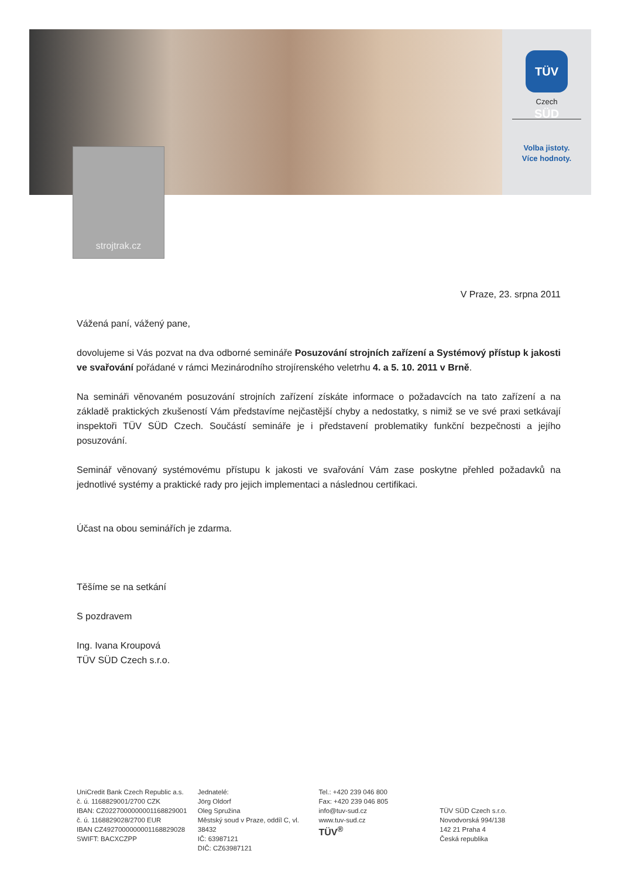TÜV SÜD
Czech
Volba jistoty.
Více hodnoty.
strojtrak.cz
V Praze, 23. srpna 2011
Vážená paní, vážený pane,
dovolujeme si Vás pozvat na dva odborné semináře Posuzování strojních zařízení a Systémový přístup k jakosti ve svařování pořádané v rámci Mezinárodního strojírenského veletrhu 4. a 5. 10. 2011 v Brně.
Na semináři věnovaném posuzování strojních zařízení získáte informace o požadavcích na tato zařízení a na základě praktických zkušeností Vám představíme nejčastější chyby a nedostatky, s nimiž se ve své praxi setkávají inspektoři TÜV SÜD Czech. Součástí semináře je i představení problematiky funkční bezpečnosti a jejího posuzování.
Seminář věnovaný systémovému přístupu k jakosti ve svařování Vám zase poskytne přehled požadavků na jednotlivé systémy a praktické rady pro jejich implementaci a následnou certifikaci.
Účast na obou seminářích je zdarma.
Těšíme se na setkání
S pozdravem
Ing. Ivana Kroupová
TÜV SÜD Czech s.r.o.
UniCredit Bank Czech Republic a.s.
č. ú. 1168829001/2700 CZK
IBAN: CZ0227000000001168829001
č. ú. 1168829028/2700 EUR
IBAN CZ4927000000001168829028
SWIFT: BACXCZPP
Jednatelé:
Jörg Oldorf
Oleg Spružina
Městský soud v Praze, oddíl C, vl. 38432
IČ: 63987121
DIČ: CZ63987121
Tel.: +420 239 046 800
Fax: +420 239 046 805
info@tuv-sud.cz
www.tuv-sud.cz
TÜV<sup>®</sup>
TÜV SÜD Czech s.r.o.
Novodvorská 994/138
142 21 Praha 4
Česká republika